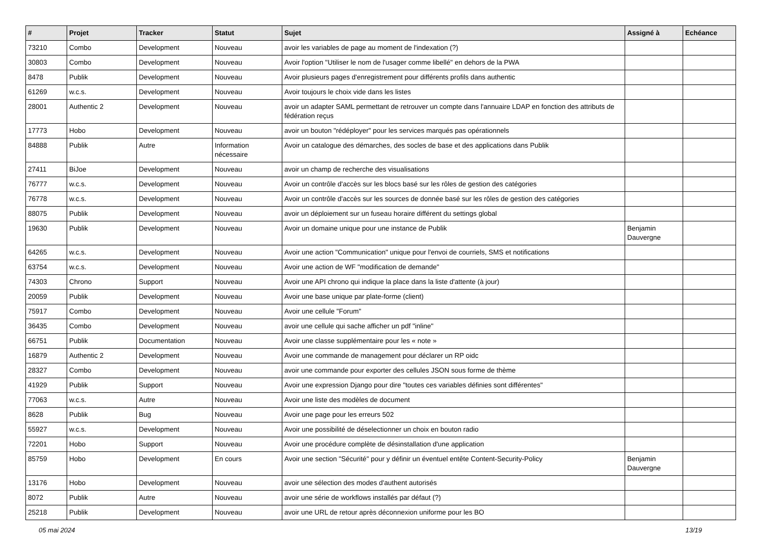| # | Projet | Tracker | Statut | Sujet | Assigné à | Echéance |
| --- | --- | --- | --- | --- | --- | --- |
| 73210 | Combo | Development | Nouveau | avoir les variables de page au moment de l'indexation (?) | | |
| 30803 | Combo | Development | Nouveau | Avoir l'option "Utiliser le nom de l'usager comme libellé" en dehors de la PWA | | |
| 8478 | Publik | Development | Nouveau | Avoir plusieurs pages d'enregistrement pour différents profils dans authentic | | |
| 61269 | w.c.s. | Development | Nouveau | Avoir toujours le choix vide dans les listes | | |
| 28001 | Authentic 2 | Development | Nouveau | avoir un adapter SAML permettant de retrouver un compte dans l'annuaire LDAP en fonction des attributs de fédération reçus | | |
| 17773 | Hobo | Development | Nouveau | avoir un bouton "rédéployer" pour les services marqués pas opérationnels | | |
| 84888 | Publik | Autre | Information nécessaire | Avoir un catalogue des démarches, des socles de base et des applications dans Publik | | |
| 27411 | BiJoe | Development | Nouveau | avoir un champ de recherche des visualisations | | |
| 76777 | w.c.s. | Development | Nouveau | Avoir un contrôle d'accès sur les blocs basé sur les rôles de gestion des catégories | | |
| 76778 | w.c.s. | Development | Nouveau | Avoir un contrôle d'accès sur les sources de donnée basé sur les rôles de gestion des catégories | | |
| 88075 | Publik | Development | Nouveau | avoir un déploiement sur un fuseau horaire différent du settings global | | |
| 19630 | Publik | Development | Nouveau | Avoir un domaine unique pour une instance de Publik | Benjamin Dauvergne | |
| 64265 | w.c.s. | Development | Nouveau | Avoir une action "Communication" unique pour l'envoi de courriels, SMS et notifications | | |
| 63754 | w.c.s. | Development | Nouveau | Avoir une action de WF "modification de demande" | | |
| 74303 | Chrono | Support | Nouveau | Avoir une API chrono qui indique la place dans la liste d'attente (à jour) | | |
| 20059 | Publik | Development | Nouveau | Avoir une base unique par plate-forme (client) | | |
| 75917 | Combo | Development | Nouveau | Avoir une cellule "Forum" | | |
| 36435 | Combo | Development | Nouveau | avoir une cellule qui sache afficher un pdf "inline" | | |
| 66751 | Publik | Documentation | Nouveau | Avoir une classe supplémentaire pour les « note » | | |
| 16879 | Authentic 2 | Development | Nouveau | Avoir une commande de management pour déclarer un RP oidc | | |
| 28327 | Combo | Development | Nouveau | avoir une commande pour exporter des cellules JSON sous forme de thème | | |
| 41929 | Publik | Support | Nouveau | Avoir une expression Django pour dire "toutes ces variables définies sont différentes" | | |
| 77063 | w.c.s. | Autre | Nouveau | Avoir une liste des modèles de document | | |
| 8628 | Publik | Bug | Nouveau | Avoir une page pour les erreurs 502 | | |
| 55927 | w.c.s. | Development | Nouveau | Avoir une possibilité de déselectionner un choix en bouton radio | | |
| 72201 | Hobo | Support | Nouveau | Avoir une procédure complète de désinstallation d'une application | | |
| 85759 | Hobo | Development | En cours | Avoir une section "Sécurité" pour y définir un éventuel entête Content-Security-Policy | Benjamin Dauvergne | |
| 13176 | Hobo | Development | Nouveau | avoir une sélection des modes d'authent autorisés | | |
| 8072 | Publik | Autre | Nouveau | avoir une série de workflows installés par défaut (?) | | |
| 25218 | Publik | Development | Nouveau | avoir une URL de retour après déconnexion uniforme pour les BO | | |
05 mai 2024 13/19